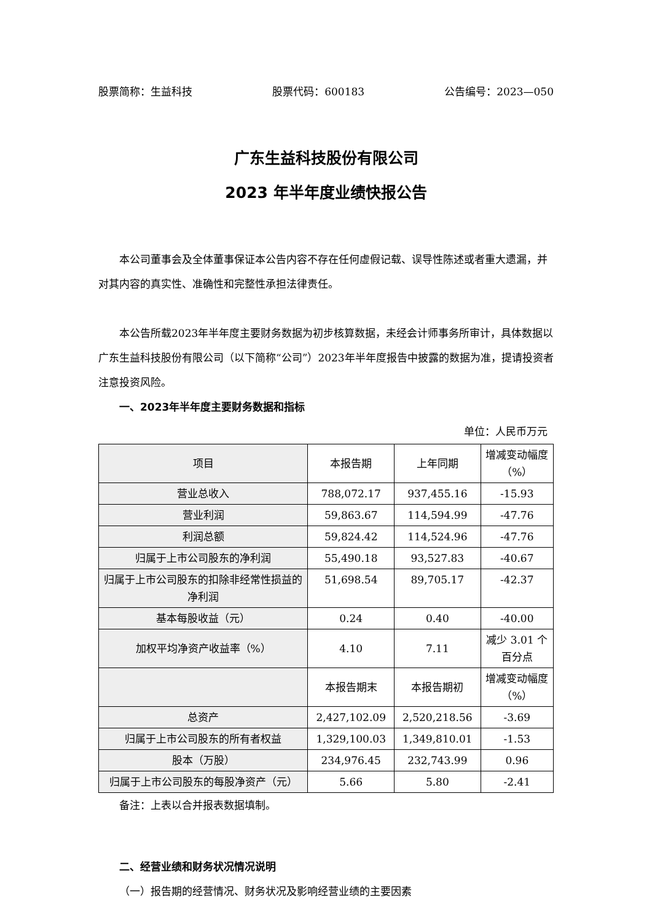股票简称：生益科技 股票代码：600183 公告编号：2023—050
广东生益科技股份有限公司
2023 年半年度业绩快报公告
本公司董事会及全体董事保证本公告内容不存在任何虚假记载、误导性陈述或者重大遗漏，并对其内容的真实性、准确性和完整性承担法律责任。
本公告所载2023年半年度主要财务数据为初步核算数据，未经会计师事务所审计，具体数据以广东生益科技股份有限公司（以下简称“公司”）2023年半年度报告中披露的数据为准，提请投资者注意投资风险。
一、2023年半年度主要财务数据和指标
单位：人民币万元
| 项目 | 本报告期 | 上年同期 | 增减变动幅度（%） |
| --- | --- | --- | --- |
| 营业总收入 | 788,072.17 | 937,455.16 | -15.93 |
| 营业利润 | 59,863.67 | 114,594.99 | -47.76 |
| 利润总额 | 59,824.42 | 114,524.96 | -47.76 |
| 归属于上市公司股东的净利润 | 55,490.18 | 93,527.83 | -40.67 |
| 归属于上市公司股东的扣除非经常性损益的净利润 | 51,698.54 | 89,705.17 | -42.37 |
| 基本每股收益（元） | 0.24 | 0.40 | -40.00 |
| 加权平均净资产收益率（%） | 4.10 | 7.11 | 减少 3.01 个百分点 |
| | 本报告期末 | 本报告期初 | 增减变动幅度（%） |
| 总资产 | 2,427,102.09 | 2,520,218.56 | -3.69 |
| 归属于上市公司股东的所有者权益 | 1,329,100.03 | 1,349,810.01 | -1.53 |
| 股本（万股） | 234,976.45 | 232,743.99 | 0.96 |
| 归属于上市公司股东的每股净资产（元） | 5.66 | 5.80 | -2.41 |
备注：上表以合并报表数据填制。
二、经营业绩和财务状况情况说明
（一）报告期的经营情况、财务状况及影响经营业绩的主要因素